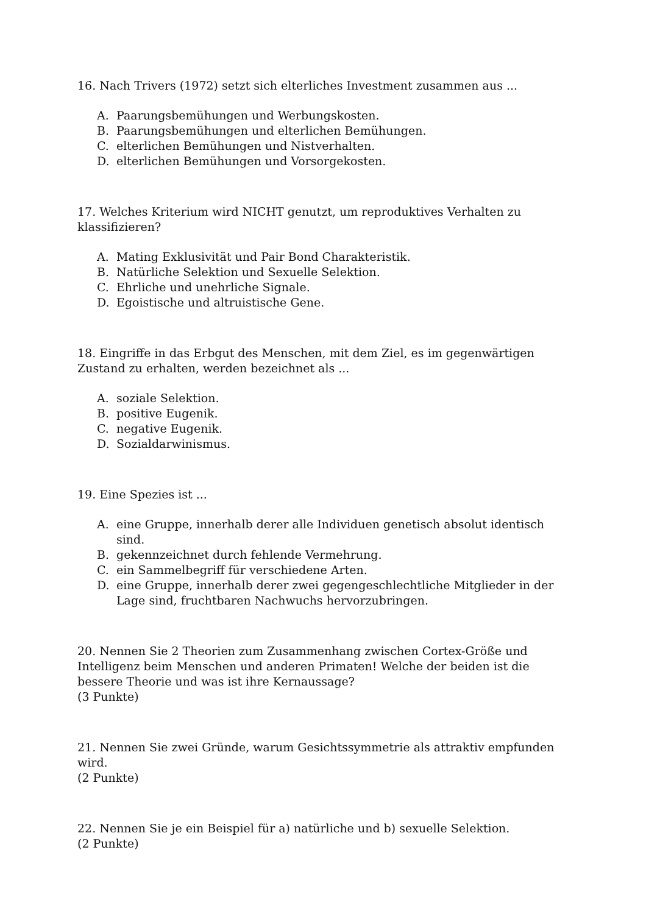16. Nach Trivers (1972) setzt sich elterliches Investment zusammen aus ...
A. Paarungsbemühungen und Werbungskosten.
B. Paarungsbemühungen und elterlichen Bemühungen.
C. elterlichen Bemühungen und Nistverhalten.
D. elterlichen Bemühungen und Vorsorgekosten.
17. Welches Kriterium wird NICHT genutzt, um reproduktives Verhalten zu klassifizieren?
A. Mating Exklusivität und Pair Bond Charakteristik.
B. Natürliche Selektion und Sexuelle Selektion.
C. Ehrliche und unehrliche Signale.
D. Egoistische und altruistische Gene.
18. Eingriffe in das Erbgut des Menschen, mit dem Ziel, es im gegenwärtigen Zustand zu erhalten, werden bezeichnet als ...
A. soziale Selektion.
B. positive Eugenik.
C. negative Eugenik.
D. Sozialdarwinismus.
19. Eine Spezies ist ...
A. eine Gruppe, innerhalb derer alle Individuen genetisch absolut identisch sind.
B. gekennzeichnet durch fehlende Vermehrung.
C. ein Sammelbegriff für verschiedene Arten.
D. eine Gruppe, innerhalb derer zwei gegengeschlechtliche Mitglieder in der Lage sind, fruchtbaren Nachwuchs hervorzubringen.
20. Nennen Sie 2 Theorien zum Zusammenhang zwischen Cortex-Größe und Intelligenz beim Menschen und anderen Primaten! Welche der beiden ist die bessere Theorie und was ist ihre Kernaussage?
(3 Punkte)
21. Nennen Sie zwei Gründe, warum Gesichtssymmetrie als attraktiv empfunden wird.
(2 Punkte)
22. Nennen Sie je ein Beispiel für a) natürliche und b) sexuelle Selektion.
(2 Punkte)